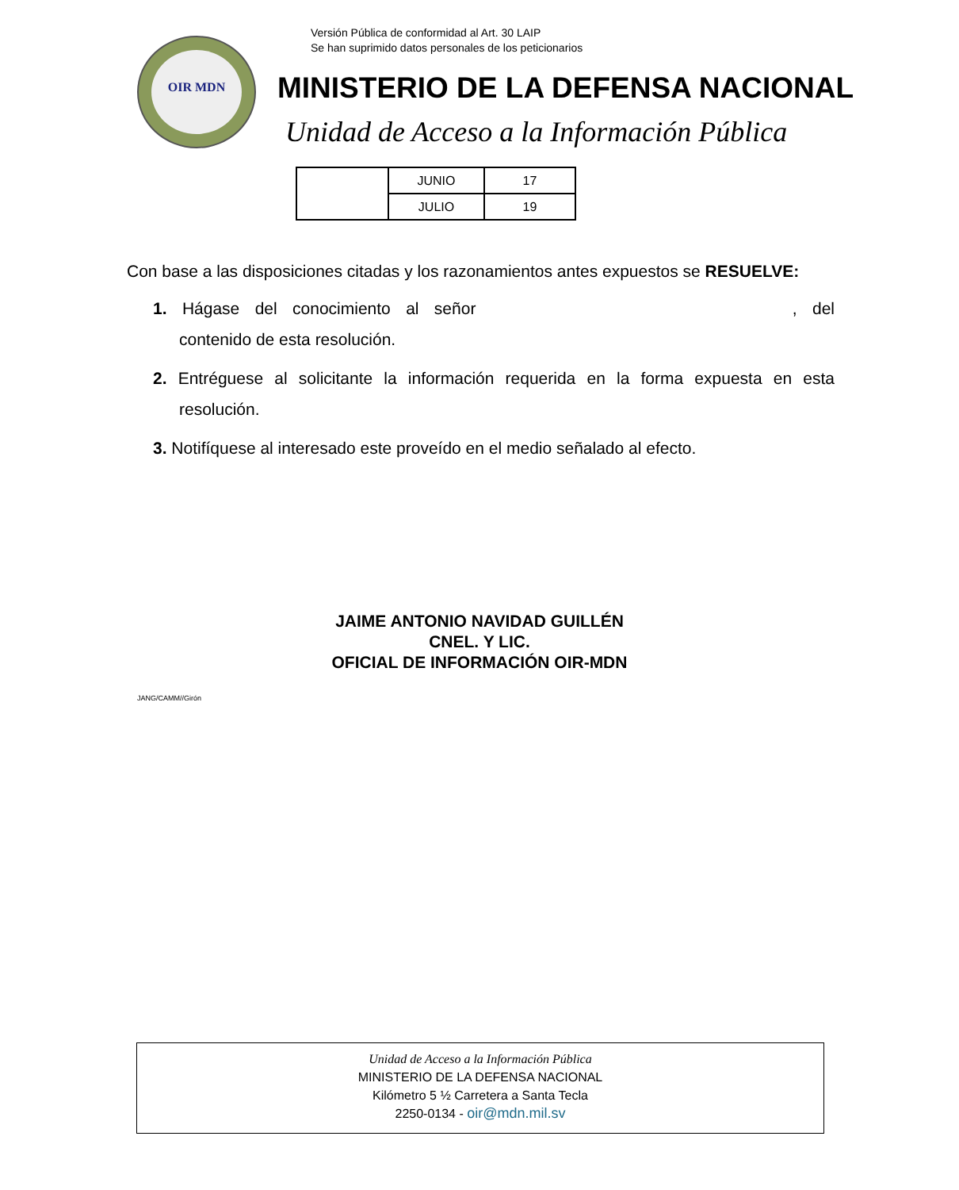Versión Pública de conformidad al Art. 30 LAIP
Se han suprimido datos personales de los peticionarios
OIR MDN
MINISTERIO DE LA DEFENSA NACIONAL
Unidad de Acceso a la Información Pública
| | JUNIO | 17 |
| | JULIO | 19 |
Con base a las disposiciones citadas y los razonamientos antes expuestos se RESUELVE:
1. Hágase del conocimiento al señor , del contenido de esta resolución.
2. Entréguese al solicitante la información requerida en la forma expuesta en esta resolución.
3. Notifíquese al interesado este proveído en el medio señalado al efecto.
JAIME ANTONIO NAVIDAD GUILLÉN
CNEL. Y LIC.
OFICIAL DE INFORMACIÓN OIR-MDN
JANG/CAMM//Girón
Unidad de Acceso a la Información Pública
MINISTERIO DE LA DEFENSA NACIONAL
Kilómetro 5 ½ Carretera a Santa Tecla
2250-0134 - oir@mdn.mil.sv